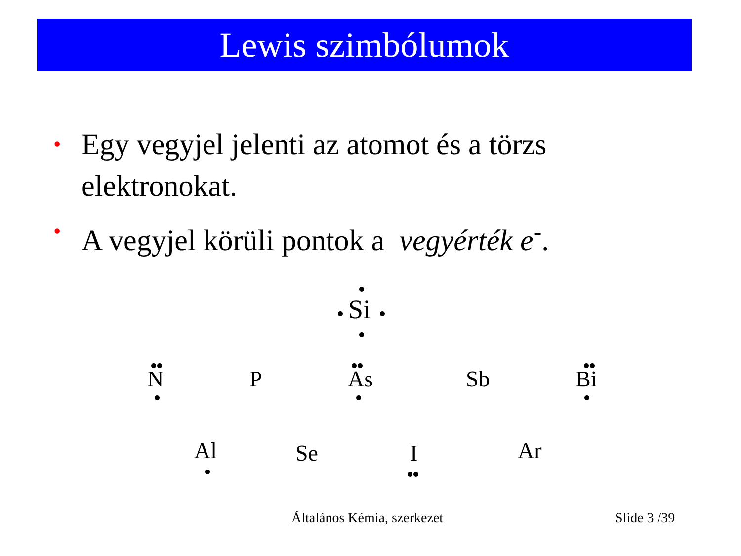Lewis szimbólumok
• Egy vegyjel jelenti az atomot és a törzs elektronokat.
• A vegyjel körüli pontok a vegyérték e<sup>-</sup>.
Si
N P As Sb Bi
Al Se I Ar
Általános Kémia, szerkezet Slide 3 /39